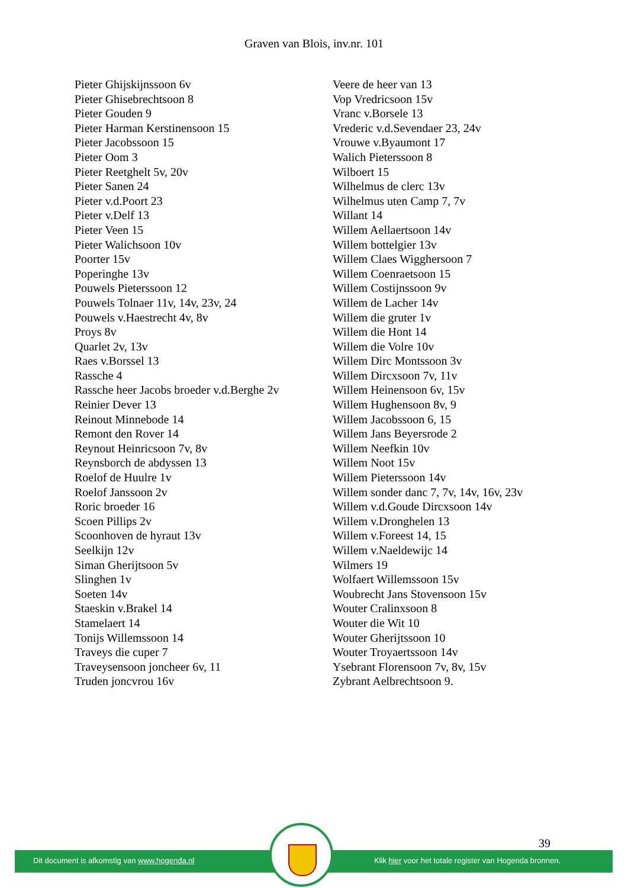Graven van Blois, inv.nr. 101
Pieter Ghijskijnssoon 6v
Pieter Ghisebrechtsoon 8
Pieter Gouden 9
Pieter Harman Kerstinensoon 15
Pieter Jacobssoon 15
Pieter Oom 3
Pieter Reetghelt 5v, 20v
Pieter Sanen 24
Pieter v.d.Poort 23
Pieter v.Delf 13
Pieter Veen 15
Pieter Walichsoon 10v
Poorter 15v
Poperinghe 13v
Pouwels Pieterssoon 12
Pouwels Tolnaer 11v, 14v, 23v, 24
Pouwels v.Haestrecht 4v, 8v
Proys 8v
Quarlet 2v, 13v
Raes v.Borssel 13
Rassche 4
Rassche heer Jacobs broeder v.d.Berghe 2v
Reinier Dever 13
Reinout Minnebode 14
Remont den Rover 14
Reynout Heinricsoon 7v, 8v
Reynsborch de abdyssen 13
Roelof de Huulre 1v
Roelof Janssoon 2v
Roric broeder 16
Scoen Pillips 2v
Scoonhoven de hyraut 13v
Seelkijn 12v
Siman Gherijtsoon 5v
Slinghen 1v
Soeten 14v
Staeskin v.Brakel 14
Stamelaert 14
Tonijs Willemssoon 14
Traveys die cuper 7
Traveysensoon joncheer 6v, 11
Truden joncvrou 16v
Veere de heer van 13
Vop Vredricsoon 15v
Vranc v.Borsele 13
Vrederic v.d.Sevendaer 23, 24v
Vrouwe v.Byaumont 17
Walich Pieterssoon 8
Wilboert 15
Wilhelmus de clerc 13v
Wilhelmus uten Camp 7, 7v
Willant 14
Willem Aellaertsoon 14v
Willem bottelgier 13v
Willem Claes Wigghersoon 7
Willem Coenraetsoon 15
Willem Costijnssoon 9v
Willem de Lacher 14v
Willem die gruter 1v
Willem die Hont 14
Willem die Volre 10v
Willem Dirc Montssoon 3v
Willem Dircxsoon 7v, 11v
Willem Heinensoon 6v, 15v
Willem Hughensoon 8v, 9
Willem Jacobssoon 6, 15
Willem Jans Beyersrode 2
Willem Neefkin 10v
Willem Noot 15v
Willem Pieterssoon 14v
Willem sonder danc 7, 7v, 14v, 16v, 23v
Willem v.d.Goude Dircxsoon 14v
Willem v.Dronghelen 13
Willem v.Foreest 14, 15
Willem v.Naeldewijc 14
Wilmers 19
Wolfaert Willemssoon 15v
Woubrecht Jans Stovensoon 15v
Wouter Cralinxsoon 8
Wouter die Wit 10
Wouter Gherijtssoon 10
Wouter Troyaertssoon 14v
Ysebrant Florensoon 7v, 8v, 15v
Zybrant Aelbrechtsoon 9.
39
Dit document is afkomstig van www.hogenda.nl
Klik hier voor het totale register van Hogenda bronnen.